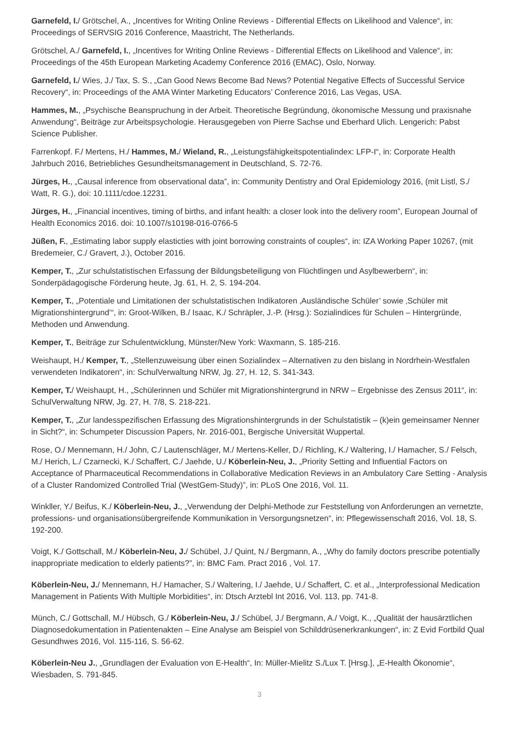Garnefeld, I./ Grötschel, A., „Incentives for Writing Online Reviews - Differential Effects on Likelihood and Valence“, in: Proceedings of SERVSIG 2016 Conference, Maastricht, The Netherlands.
Grötschel, A./ Garnefeld, I., „Incentives for Writing Online Reviews - Differential Effects on Likelihood and Valence“, in: Proceedings of the 45th European Marketing Academy Conference 2016 (EMAC), Oslo, Norway.
Garnefeld, I./ Wies, J./ Tax, S. S., „Can Good News Become Bad News? Potential Negative Effects of Successful Service Recovery“, in: Proceedings of the AMA Winter Marketing Educators’ Conference 2016, Las Vegas, USA.
Hammes, M., „Psychische Beanspruchung in der Arbeit. Theoretische Begründung, ökonomische Messung und praxisnahe Anwendung“, Beiträge zur Arbeitspsychologie. Herausgegeben von Pierre Sachse und Eberhard Ulich. Lengerich: Pabst Science Publisher.
Farrenkopf. F./ Mertens, H./ Hammes, M./ Wieland, R., „Leistungsfähigkeitspotentialindex: LFP-I“, in: Corporate Health Jahrbuch 2016, Betriebliches Gesundheitsmanagement in Deutschland, S. 72-76.
Jürges, H., „Causal inference from observational data”, in: Community Dentistry and Oral Epidemiology 2016, (mit Listl, S./ Watt, R. G.), doi: 10.1111/cdoe.12231.
Jürges, H., „Financial incentives, timing of births, and infant health: a closer look into the delivery room”, European Journal of Health Economics 2016. doi: 10.1007/s10198-016-0766-5
Jüßen, F., „Estimating labor supply elasticties with joint borrowing constraints of couples“, in: IZA Working Paper 10267, (mit Bredemeier, C./ Gravert, J.), October 2016.
Kemper, T., „Zur schulstatistischen Erfassung der Bildungsbeteiligung von Flüchtlingen und Asylbewerbern“, in: Sonderpädagogische Förderung heute, Jg. 61, H. 2, S. 194-204.
Kemper, T., „Potentiale und Limitationen der schulstatistischen Indikatoren ‚Ausländische Schüler’ sowie ‚Schüler mit Migrationshintergrund’“, in: Groot-Wilken, B./ Isaac, K./ Schräpler, J.-P. (Hrsg.): Sozialindices für Schulen – Hintergründe, Methoden und Anwendung.
Kemper, T., Beiträge zur Schulentwicklung, Münster/New York: Waxmann, S. 185-216.
Weishaupt, H./ Kemper, T., „Stellenzuweisung über einen Sozialindex – Alternativen zu den bislang in Nordrhein-Westfalen verwendeten Indikatoren“, in: SchulVerwaltung NRW, Jg. 27, H. 12, S. 341-343.
Kemper, T./ Weishaupt, H., „Schülerinnen und Schüler mit Migrationshintergrund in NRW – Ergebnisse des Zensus 2011“, in: SchulVerwaltung NRW, Jg. 27, H. 7/8, S. 218-221.
Kemper, T., „Zur landesspezifischen Erfassung des Migrationshintergrunds in der Schulstatistik – (k)ein gemeinsamer Nenner in Sicht?“, in: Schumpeter Discussion Papers, Nr. 2016-001, Bergische Universität Wuppertal.
Rose, O./ Mennemann, H./ John, C./ Lautenschläger, M./ Mertens-Keller, D./ Richling, K./ Waltering, I./ Hamacher, S./ Felsch, M./ Herich, L./ Czarnecki, K./ Schaffert, C./ Jaehde, U./ Köberlein-Neu, J., „Priority Setting and Influential Factors on Acceptance of Pharmaceutical Recommendations in Collaborative Medication Reviews in an Ambulatory Care Setting - Analysis of a Cluster Randomized Controlled Trial (WestGem-Study)”, in: PLoS One 2016, Vol. 11.
Winkller, Y./ Beifus, K./ Köberlein-Neu, J., „Verwendung der Delphi-Methode zur Feststellung von Anforderungen an vernetzte, professions- und organisationsübergreifende Kommunikation in Versorgungsnetzen“, in: Pflegewissenschaft 2016, Vol. 18, S. 192-200.
Voigt, K./ Gottschall, M./ Köberlein-Neu, J./ Schübel, J./ Quint, N./ Bergmann, A., „Why do family doctors prescribe potentially inappropriate medication to elderly patients?”, in: BMC Fam. Pract 2016 , Vol. 17.
Köberlein-Neu, J./ Mennemann, H./ Hamacher, S./ Waltering, I./ Jaehde, U./ Schaffert, C. et al., „Interprofessional Medication Management in Patients With Multiple Morbidities“, in: Dtsch Arztebl Int 2016, Vol. 113, pp. 741-8.
Münch, C./ Gottschall, M./ Hübsch, G./ Köberlein-Neu, J./ Schübel, J./ Bergmann, A./ Voigt, K., „Qualität der hausärztlichen Diagnosedokumentation in Patientenakten – Eine Analyse am Beispiel von Schilddrüsenerkrankungen“, in: Z Evid Fortbild Qual Gesundhwes 2016, Vol. 115-116, S. 56-62.
Köberlein-Neu J., „Grundlagen der Evaluation von E-Health“, In: Müller-Mielitz S./Lux T. [Hrsg.], „E-Health Ökonomie“, Wiesbaden, S. 791-845.
3